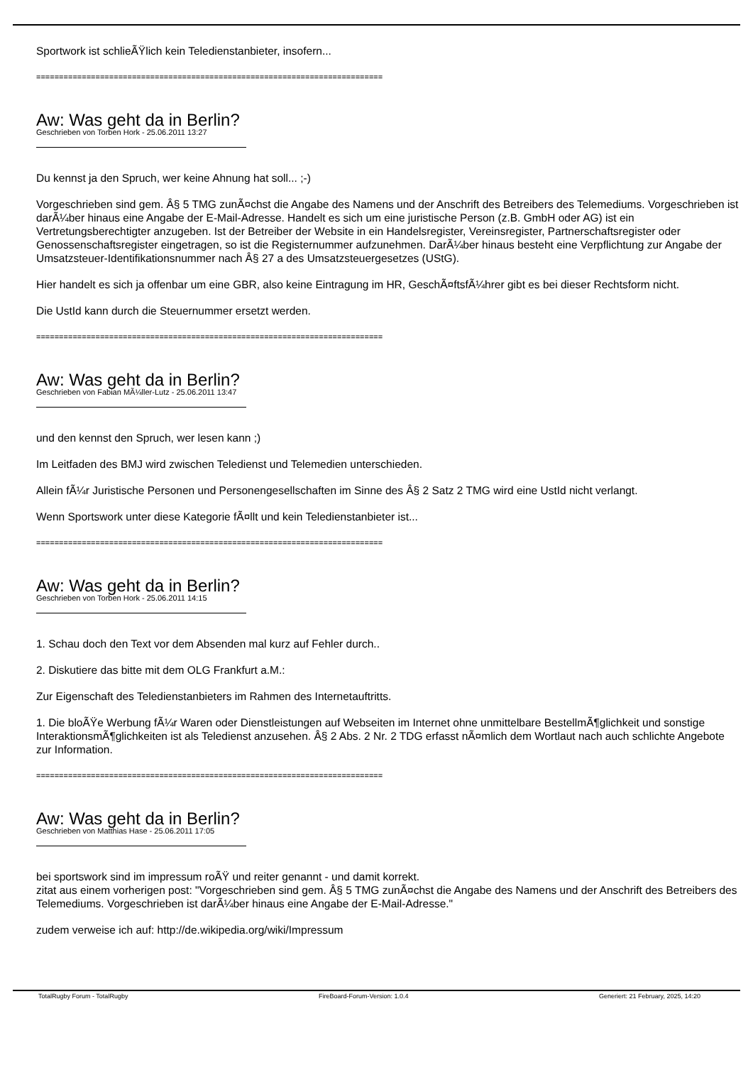Sportwork ist schlieÃŸlich kein Teledienstanbieter, insofern...
============================================================================
Aw: Was geht da in Berlin?
Geschrieben von Torben Hork - 25.06.2011 13:27
Du kennst ja den Spruch, wer keine Ahnung hat soll... ;-)
Vorgeschrieben sind gem. Â§ 5 TMG zunÃ¤chst die Angabe des Namens und der Anschrift des Betreibers des Telemediums. Vorgeschrieben ist darÃ¼ber hinaus eine Angabe der E-Mail-Adresse. Handelt es sich um eine juristische Person (z.B. GmbH oder AG) ist ein Vertretungsberechtigter anzugeben. Ist der Betreiber der Website in ein Handelsregister, Vereinsregister, Partnerschaftsregister oder Genossenschaftsregister eingetragen, so ist die Registernummer aufzunehmen. DarÃ¼ber hinaus besteht eine Verpflichtung zur Angabe der Umsatzsteuer-Identifikationsnummer nach Â§ 27 a des Umsatzsteuergesetzes (UStG).
Hier handelt es sich ja offenbar um eine GBR, also keine Eintragung im HR, GeschÃ¤ftsfÃ¼hrer gibt es bei dieser Rechtsform nicht.
Die UstId kann durch die Steuernummer ersetzt werden.
============================================================================
Aw: Was geht da in Berlin?
Geschrieben von Fabian MÃ¼ller-Lutz - 25.06.2011 13:47
und den kennst den Spruch, wer lesen kann ;)
Im Leitfaden des BMJ wird zwischen Teledienst und Telemedien unterschieden.
Allein fÃ¼r Juristische Personen und Personengesellschaften im Sinne des Â§ 2 Satz 2 TMG wird eine UstId nicht verlangt.
Wenn Sportswork unter diese Kategorie fÃ¤llt und kein Teledienstanbieter ist...
============================================================================
Aw: Was geht da in Berlin?
Geschrieben von Torben Hork - 25.06.2011 14:15
1. Schau doch den Text vor dem Absenden mal kurz auf Fehler durch..
2. Diskutiere das bitte mit dem OLG Frankfurt a.M.:
Zur Eigenschaft des Teledienstanbieters im Rahmen des Internetauftritts.
1. Die bloÃŸe Werbung fÃ¼r Waren oder Dienstleistungen auf Webseiten im Internet ohne unmittelbare BestellmÃ¶glichkeit und sonstige InteraktionsmÃ¶glichkeiten ist als Teledienst anzusehen. Â§ 2 Abs. 2 Nr. 2 TDG erfasst nÃ¤mlich dem Wortlaut nach auch schlichte Angebote zur Information.
============================================================================
Aw: Was geht da in Berlin?
Geschrieben von Matthias Hase - 25.06.2011 17:05
bei sportswork sind im impressum roÃŸ und reiter genannt - und damit korrekt.
zitat aus einem vorherigen post: "Vorgeschrieben sind gem. Â§ 5 TMG zunÃ¤chst die Angabe des Namens und der Anschrift des Betreibers des Telemediums. Vorgeschrieben ist darÃ¼ber hinaus eine Angabe der E-Mail-Adresse."
zudem verweise ich auf: http://de.wikipedia.org/wiki/Impressum
TotalRugby Forum - TotalRugby FireBoard-Forum-Version: 1.0.4 Generiert: 21 February, 2025, 14:20